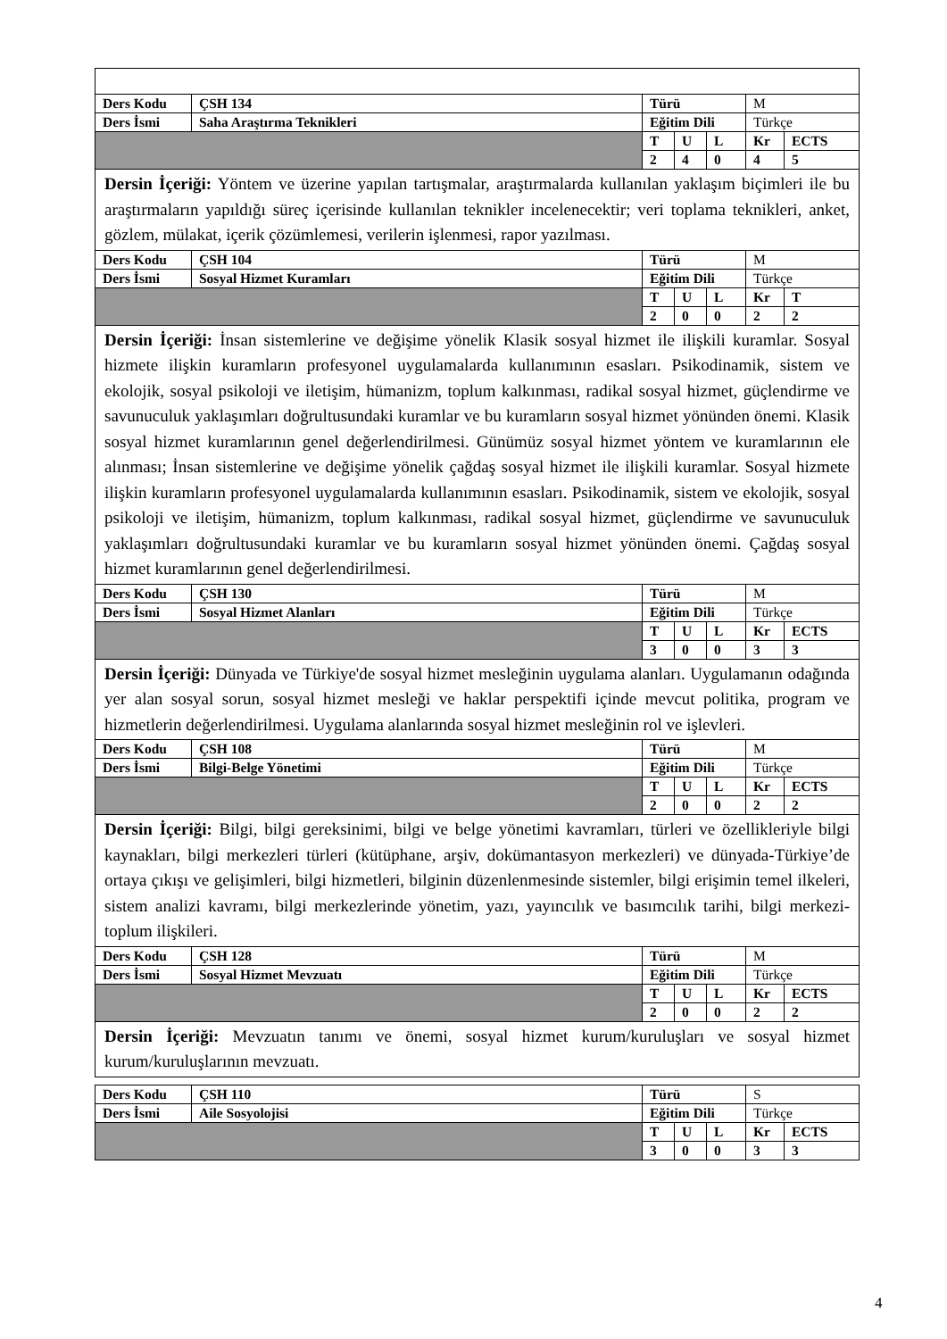| Ders Kodu | ÇSH 134 | Türü | | | M | |
| Ders İsmi | Saha Araştırma Teknikleri | Eğitim Dili | | | Türkçe | |
| | | T | U | L | Kr | ECTS |
| | | 2 | 4 | 0 | 4 | 5 |
| Dersin İçeriği: Yöntem ve üzerine yapılan tartışmalar, araştırmalarda kullanılan yaklaşım biçimleri ile bu araştırmaların yapıldığı süreç içerisinde kullanılan teknikler incelenecektir; veri toplama teknikleri, anket, gözlem, mülakat, içerik çözümlemesi, verilerin işlenmesi, rapor yazılması. | | | | | | |
| Ders Kodu | ÇSH 104 | Türü | | | M | |
| Ders İsmi | Sosyal Hizmet Kuramları | Eğitim Dili | | | Türkçe | |
| | | T | U | L | Kr | T |
| | | 2 | 0 | 0 | 2 | 2 |
| Dersin İçeriği: İnsan sistemlerine ve değişime yönelik Klasik sosyal hizmet ile ilişkili kuramlar. Sosyal hizmete ilişkin kuramların profesyonel uygulamalarda kullanımının esasları. Psikodinamik, sistem ve ekolojik, sosyal psikoloji ve iletişim, hümanizm, toplum kalkınması, radikal sosyal hizmet, güçlendirme ve savunuculuk yaklaşımları doğrultusundaki kuramlar ve bu kuramların sosyal hizmet yönünden önemi. Klasik sosyal hizmet kuramlarının genel değerlendirilmesi. Günümüz sosyal hizmet yöntem ve kuramlarının ele alınması; İnsan sistemlerine ve değişime yönelik çağdaş sosyal hizmet ile ilişkili kuramlar. Sosyal hizmete ilişkin kuramların profesyonel uygulamalarda kullanımının esasları. Psikodinamik, sistem ve ekolojik, sosyal psikoloji ve iletişim, hümanizm, toplum kalkınması, radikal sosyal hizmet, güçlendirme ve savunuculuk yaklaşımları doğrultusundaki kuramlar ve bu kuramların sosyal hizmet yönünden önemi. Çağdaş sosyal hizmet kuramlarının genel değerlendirilmesi. | | | | | | |
| Ders Kodu | ÇSH 130 | Türü | | | M | |
| Ders İsmi | Sosyal Hizmet Alanları | Eğitim Dili | | | Türkçe | |
| | | T | U | L | Kr | ECTS |
| | | 3 | 0 | 0 | 3 | 3 |
| Dersin İçeriği: Dünyada ve Türkiye'de sosyal hizmet mesleğinin uygulama alanları. Uygulamanın odağında yer alan sosyal sorun, sosyal hizmet mesleği ve haklar perspektifi içinde mevcut politika, program ve hizmetlerin değerlendirilmesi. Uygulama alanlarında sosyal hizmet mesleğinin rol ve işlevleri. | | | | | | |
| Ders Kodu | ÇSH 108 | Türü | | | M | |
| Ders İsmi | Bilgi-Belge Yönetimi | Eğitim Dili | | | Türkçe | |
| | | T | U | L | Kr | ECTS |
| | | 2 | 0 | 0 | 2 | 2 |
| Dersin İçeriği: Bilgi, bilgi gereksinimi, bilgi ve belge yönetimi kavramları, türleri ve özellikleriyle bilgi kaynakları, bilgi merkezleri türleri (kütüphane, arşiv, dokümantasyon merkezleri) ve dünyada-Türkiye’de ortaya çıkışı ve gelişimleri, bilgi hizmetleri, bilginin düzenlenmesinde sistemler, bilgi erişimin temel ilkeleri, sistem analizi kavramı, bilgi merkezlerinde yönetim, yazı, yayıncılık ve basımcılık tarihi, bilgi merkezi-toplum ilişkileri. | | | | | | |
| Ders Kodu | ÇSH 128 | Türü | | | M | |
| Ders İsmi | Sosyal Hizmet Mevzuatı | Eğitim Dili | | | Türkçe | |
| | | T | U | L | Kr | ECTS |
| | | 2 | 0 | 0 | 2 | 2 |
| Dersin İçeriği: Mevzuatın tanımı ve önemi, sosyal hizmet kurum/kuruluşları ve sosyal hizmet kurum/kuruluşlarının mevzuatı. | | | | | | |
| Ders Kodu | ÇSH 110 | Türü | | | S | |
| Ders İsmi | Aile Sosyolojisi | Eğitim Dili | | | Türkçe | |
| | | T | U | L | Kr | ECTS |
| | | 3 | 0 | 0 | 3 | 3 |
4